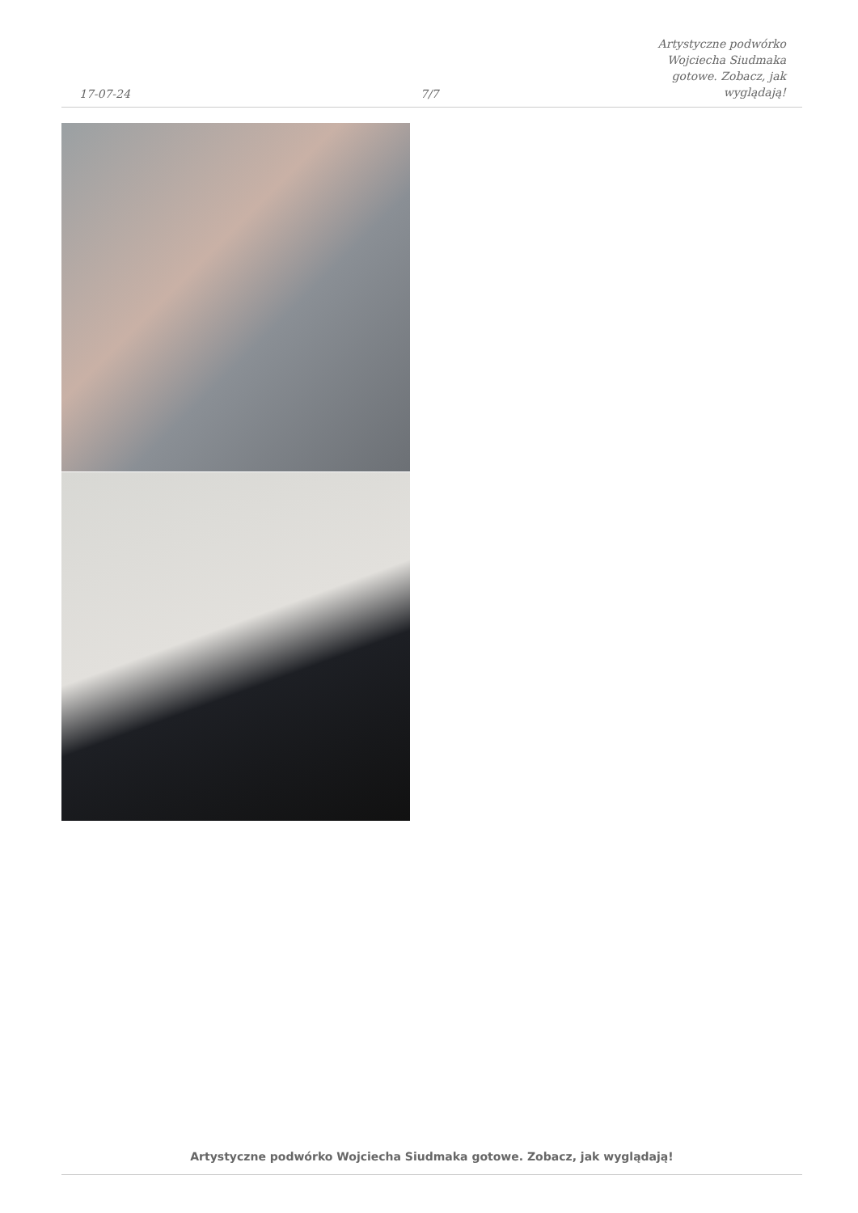17-07-24
7/7
Artystyczne podwórko Wojciecha Siudmaka gotowe. Zobacz, jak wyglądają!
Artystyczne podwórko Wojciecha Siudmaka gotowe. Zobacz, jak wyglądają!